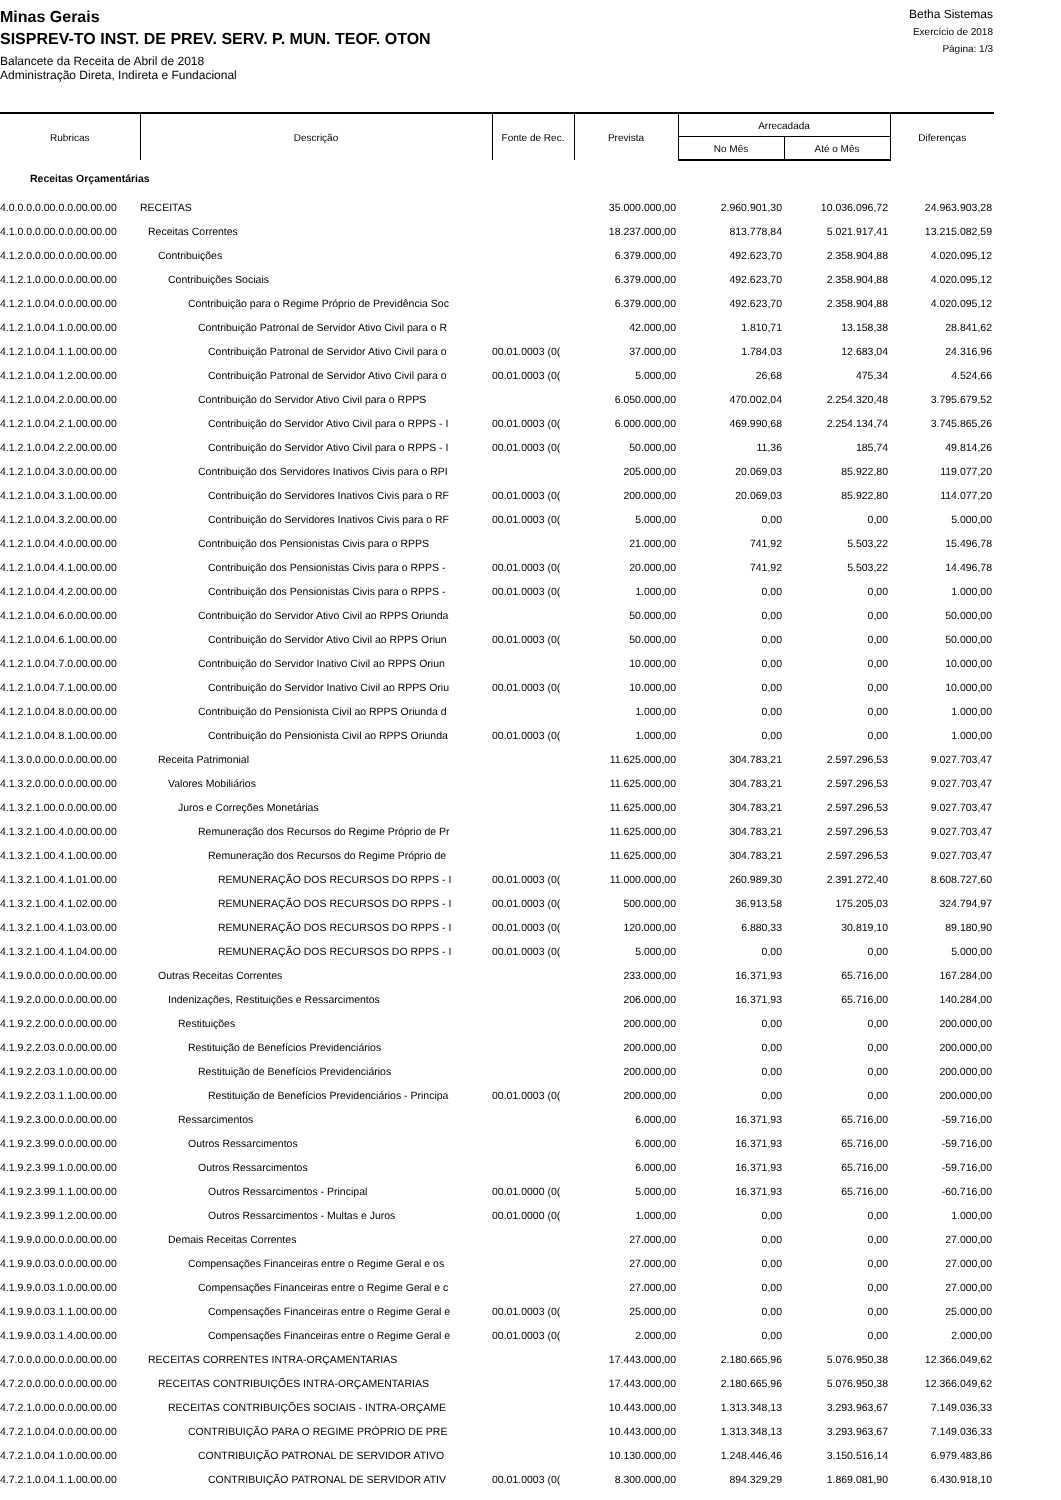Minas Gerais
SISPREV-TO INST. DE PREV. SERV. P. MUN. TEOF. OTON
Balancete da Receita de Abril de 2018
Administração Direta, Indireta e Fundacional
Betha Sistemas
Exercício de 2018
Página: 1/3
| Rubricas | Descrição | Fonte de Rec. | Prevista | Arrecadada | | Diferenças |
| --- | --- | --- | --- | --- | --- | --- |
| | | | | No Mês | Até o Mês | |
| Receitas Orçamentárias | | | | | | |
| 4.0.0.0.0.00.0.0.00.00.00 | RECEITAS | | 35.000.000,00 | 2.960.901,30 | 10.036.096,72 | 24.963.903,28 |
| 4.1.0.0.0.00.0.0.00.00.00 | Receitas Correntes | | 18.237.000,00 | 813.778,84 | 5.021.917,41 | 13.215.082,59 |
| 4.1.2.0.0.00.0.0.00.00.00 | Contribuições | | 6.379.000,00 | 492.623,70 | 2.358.904,88 | 4.020.095,12 |
| 4.1.2.1.0.00.0.0.00.00.00 | Contribuições Sociais | | 6.379.000,00 | 492.623,70 | 2.358.904,88 | 4.020.095,12 |
| 4.1.2.1.0.04.0.0.00.00.00 | Contribuição para o Regime Próprio de Previdência Soc | | 6.379.000,00 | 492.623,70 | 2.358.904,88 | 4.020.095,12 |
| 4.1.2.1.0.04.1.0.00.00.00 | Contribuição Patronal de Servidor Ativo Civil para o R | | 42.000,00 | 1.810,71 | 13.158,38 | 28.841,62 |
| 4.1.2.1.0.04.1.1.00.00.00 | Contribuição Patronal de Servidor Ativo Civil para o | 00.01.0003 (0( | 37.000,00 | 1.784,03 | 12.683,04 | 24.316,96 |
| 4.1.2.1.0.04.1.2.00.00.00 | Contribuição Patronal de Servidor Ativo Civil para o | 00.01.0003 (0( | 5.000,00 | 26,68 | 475,34 | 4.524,66 |
| 4.1.2.1.0.04.2.0.00.00.00 | Contribuição do Servidor Ativo Civil para o RPPS | | 6.050.000,00 | 470.002,04 | 2.254.320,48 | 3.795.679,52 |
| 4.1.2.1.0.04.2.1.00.00.00 | Contribuição do Servidor Ativo Civil para o RPPS - I | 00.01.0003 (0( | 6.000.000,00 | 469.990,68 | 2.254.134,74 | 3.745.865,26 |
| 4.1.2.1.0.04.2.2.00.00.00 | Contribuição do Servidor Ativo Civil para o RPPS - I | 00.01.0003 (0( | 50.000,00 | 11,36 | 185,74 | 49.814,26 |
| 4.1.2.1.0.04.3.0.00.00.00 | Contribuição dos Servidores Inativos Civis para o RPI | | 205.000,00 | 20.069,03 | 85.922,80 | 119.077,20 |
| 4.1.2.1.0.04.3.1.00.00.00 | Contribuição do Servidores Inativos Civis para o RF | 00.01.0003 (0( | 200.000,00 | 20.069,03 | 85.922,80 | 114.077,20 |
| 4.1.2.1.0.04.3.2.00.00.00 | Contribuição do Servidores Inativos Civis para o RF | 00.01.0003 (0( | 5.000,00 | 0,00 | 0,00 | 5.000,00 |
| 4.1.2.1.0.04.4.0.00.00.00 | Contribuição dos Pensionistas Civis para o RPPS | | 21.000,00 | 741,92 | 5.503,22 | 15.496,78 |
| 4.1.2.1.0.04.4.1.00.00.00 | Contribuição dos Pensionistas Civis para o RPPS - | 00.01.0003 (0( | 20.000,00 | 741,92 | 5.503,22 | 14.496,78 |
| 4.1.2.1.0.04.4.2.00.00.00 | Contribuição dos Pensionistas Civis para o RPPS - | 00.01.0003 (0( | 1.000,00 | 0,00 | 0,00 | 1.000,00 |
| 4.1.2.1.0.04.6.0.00.00.00 | Contribuição do Servidor Ativo Civil ao RPPS Oriunda | | 50.000,00 | 0,00 | 0,00 | 50.000,00 |
| 4.1.2.1.0.04.6.1.00.00.00 | Contribuição do Servidor Ativo Civil ao RPPS Oriun | 00.01.0003 (0( | 50.000,00 | 0,00 | 0,00 | 50.000,00 |
| 4.1.2.1.0.04.7.0.00.00.00 | Contribuição do Servidor Inativo Civil ao RPPS Oriun | | 10.000,00 | 0,00 | 0,00 | 10.000,00 |
| 4.1.2.1.0.04.7.1.00.00.00 | Contribuição do Servidor Inativo Civil ao RPPS Oriu | 00.01.0003 (0( | 10.000,00 | 0,00 | 0,00 | 10.000,00 |
| 4.1.2.1.0.04.8.0.00.00.00 | Contribuição do Pensionista Civil ao RPPS Oriunda d | | 1.000,00 | 0,00 | 0,00 | 1.000,00 |
| 4.1.2.1.0.04.8.1.00.00.00 | Contribuição do Pensionista Civil ao RPPS Oriunda | 00.01.0003 (0( | 1.000,00 | 0,00 | 0,00 | 1.000,00 |
| 4.1.3.0.0.00.0.0.00.00.00 | Receita Patrimonial | | 11.625.000,00 | 304.783,21 | 2.597.296,53 | 9.027.703,47 |
| 4.1.3.2.0.00.0.0.00.00.00 | Valores Mobiliários | | 11.625.000,00 | 304.783,21 | 2.597.296,53 | 9.027.703,47 |
| 4.1.3.2.1.00.0.0.00.00.00 | Juros e Correções Monetárias | | 11.625.000,00 | 304.783,21 | 2.597.296,53 | 9.027.703,47 |
| 4.1.3.2.1.00.4.0.00.00.00 | Remuneração dos Recursos do Regime Próprio de Pr | | 11.625.000,00 | 304.783,21 | 2.597.296,53 | 9.027.703,47 |
| 4.1.3.2.1.00.4.1.00.00.00 | Remuneração dos Recursos do Regime Próprio de | | 11.625.000,00 | 304.783,21 | 2.597.296,53 | 9.027.703,47 |
| 4.1.3.2.1.00.4.1.01.00.00 | REMUNERAÇÃO DOS RECURSOS DO RPPS - I | 00.01.0003 (0( | 11.000.000,00 | 260.989,30 | 2.391.272,40 | 8.608.727,60 |
| 4.1.3.2.1.00.4.1.02.00.00 | REMUNERAÇÃO DOS RECURSOS DO RPPS - I | 00.01.0003 (0( | 500.000,00 | 36.913,58 | 175.205,03 | 324.794,97 |
| 4.1.3.2.1.00.4.1.03.00.00 | REMUNERAÇÃO DOS RECURSOS DO RPPS - I | 00.01.0003 (0( | 120.000,00 | 6.880,33 | 30.819,10 | 89.180,90 |
| 4.1.3.2.1.00.4.1.04.00.00 | REMUNERAÇÃO DOS RECURSOS DO RPPS - I | 00.01.0003 (0( | 5.000,00 | 0,00 | 0,00 | 5.000,00 |
| 4.1.9.0.0.00.0.0.00.00.00 | Outras Receitas Correntes | | 233.000,00 | 16.371,93 | 65.716,00 | 167.284,00 |
| 4.1.9.2.0.00.0.0.00.00.00 | Indenizações, Restituições e Ressarcimentos | | 206.000,00 | 16.371,93 | 65.716,00 | 140.284,00 |
| 4.1.9.2.2.00.0.0.00.00.00 | Restituições | | 200.000,00 | 0,00 | 0,00 | 200.000,00 |
| 4.1.9.2.2.03.0.0.00.00.00 | Restituição de Benefícios Previdenciários | | 200.000,00 | 0,00 | 0,00 | 200.000,00 |
| 4.1.9.2.2.03.1.0.00.00.00 | Restituição de Benefícios Previdenciários | | 200.000,00 | 0,00 | 0,00 | 200.000,00 |
| 4.1.9.2.2.03.1.1.00.00.00 | Restituição de Benefícios Previdenciários - Principa | 00.01.0003 (0( | 200.000,00 | 0,00 | 0,00 | 200.000,00 |
| 4.1.9.2.3.00.0.0.00.00.00 | Ressarcimentos | | 6.000,00 | 16.371,93 | 65.716,00 | -59.716,00 |
| 4.1.9.2.3.99.0.0.00.00.00 | Outros Ressarcimentos | | 6.000,00 | 16.371,93 | 65.716,00 | -59.716,00 |
| 4.1.9.2.3.99.1.0.00.00.00 | Outros Ressarcimentos | | 6.000,00 | 16.371,93 | 65.716,00 | -59.716,00 |
| 4.1.9.2.3.99.1.1.00.00.00 | Outros Ressarcimentos - Principal | 00.01.0000 (0( | 5.000,00 | 16.371,93 | 65.716,00 | -60.716,00 |
| 4.1.9.2.3.99.1.2.00.00.00 | Outros Ressarcimentos - Multas e Juros | 00.01.0000 (0( | 1.000,00 | 0,00 | 0,00 | 1.000,00 |
| 4.1.9.9.0.00.0.0.00.00.00 | Demais Receitas Correntes | | 27.000,00 | 0,00 | 0,00 | 27.000,00 |
| 4.1.9.9.0.03.0.0.00.00.00 | Compensações Financeiras entre o Regime Geral e os | | 27.000,00 | 0,00 | 0,00 | 27.000,00 |
| 4.1.9.9.0.03.1.0.00.00.00 | Compensações Financeiras entre o Regime Geral e c | | 27.000,00 | 0,00 | 0,00 | 27.000,00 |
| 4.1.9.9.0.03.1.1.00.00.00 | Compensações Financeiras entre o Regime Geral e | 00.01.0003 (0( | 25.000,00 | 0,00 | 0,00 | 25.000,00 |
| 4.1.9.9.0.03.1.4.00.00.00 | Compensações Financeiras entre o Regime Geral e | 00.01.0003 (0( | 2.000,00 | 0,00 | 0,00 | 2.000,00 |
| 4.7.0.0.0.00.0.0.00.00.00 | RECEITAS CORRENTES INTRA-ORÇAMENTARIAS | | 17.443.000,00 | 2.180.665,96 | 5.076.950,38 | 12.366.049,62 |
| 4.7.2.0.0.00.0.0.00.00.00 | RECEITAS CONTRIBUIÇÕES INTRA-ORÇAMENTARIAS | | 17.443.000,00 | 2.180.665,96 | 5.076.950,38 | 12.366.049,62 |
| 4.7.2.1.0.00.0.0.00.00.00 | RECEITAS CONTRIBUIÇÕES SOCIAIS - INTRA-ORÇAME | | 10.443.000,00 | 1.313.348,13 | 3.293.963,67 | 7.149.036,33 |
| 4.7.2.1.0.04.0.0.00.00.00 | CONTRIBUIÇÃO PARA O REGIME PRÓPRIO DE PRE | | 10.443.000,00 | 1.313.348,13 | 3.293.963,67 | 7.149.036,33 |
| 4.7.2.1.0.04.1.0.00.00.00 | CONTRIBUIÇÃO PATRONAL DE SERVIDOR ATIVO | | 10.130.000,00 | 1.248.446,46 | 3.150.516,14 | 6.979.483,86 |
| 4.7.2.1.0.04.1.1.00.00.00 | CONTRIBUIÇÃO PATRONAL DE SERVIDOR ATIV | 00.01.0003 (0( | 8.300.000,00 | 894.329,29 | 1.869.081,90 | 6.430.918,10 |